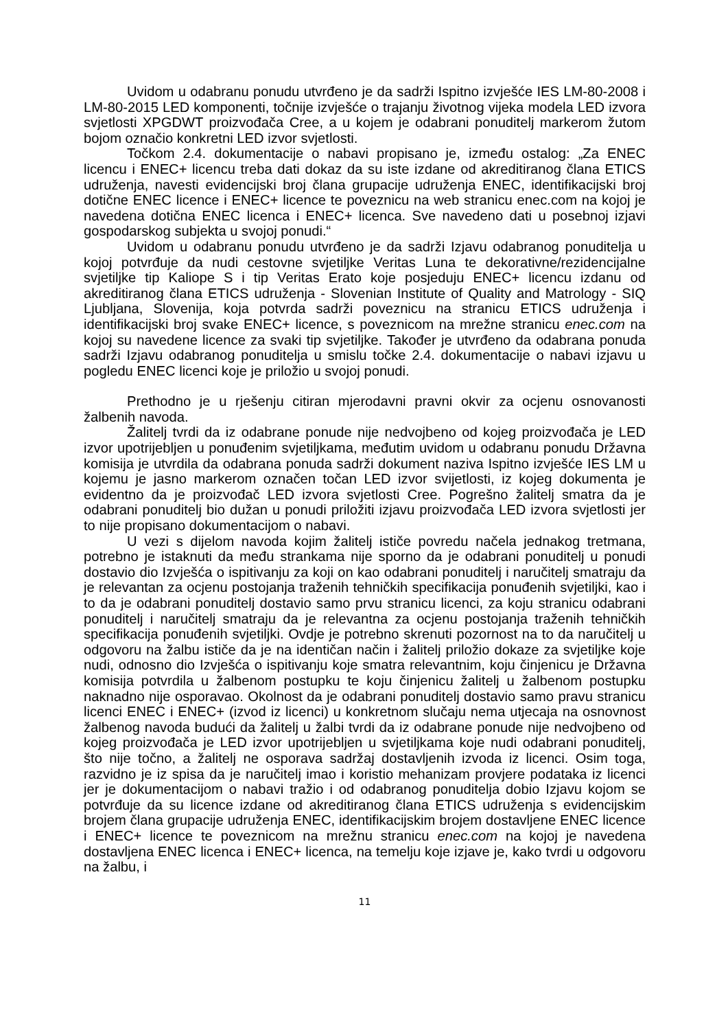Uvidom u odabranu ponudu utvrđeno je da sadrži Ispitno izvješće IES LM-80-2008 i LM-80-2015 LED komponenti, točnije izvješće o trajanju životnog vijeka modela LED izvora svjetlosti XPGDWT proizvođača Cree, a u kojem je odabrani ponuditelj markerom žutom bojom označio konkretni LED izvor svjetlosti.
Točkom 2.4. dokumentacije o nabavi propisano je, između ostalog: „Za ENEC licencu i ENEC+ licencu treba dati dokaz da su iste izdane od akreditiranog člana ETICS udruženja, navesti evidencijski broj člana grupacije udruženja ENEC, identifikacijski broj dotične ENEC licence i ENEC+ licence te poveznicu na web stranicu enec.com na kojoj je navedena dotična ENEC licenca i ENEC+ licenca. Sve navedeno dati u posebnoj izjavi gospodarskog subjekta u svojoj ponudi.“
Uvidom u odabranu ponudu utvrđeno je da sadrži Izjavu odabranog ponuditelja u kojoj potvrđuje da nudi cestovne svjetiljke Veritas Luna te dekorativne/rezidencijalne svjetiljke tip Kaliope S i tip Veritas Erato koje posjeduju ENEC+ licencu izdanu od akreditiranog člana ETICS udruženja - Slovenian Institute of Quality and Matrology - SIQ Ljubljana, Slovenija, koja potvrda sadrži poveznicu na stranicu ETICS udruženja i identifikacijski broj svake ENEC+ licence, s poveznicom na mrežne stranicu enec.com na kojoj su navedene licence za svaki tip svjetiljke. Također je utvrđeno da odabrana ponuda sadrži Izjavu odabranog ponuditelja u smislu točke 2.4. dokumentacije o nabavi izjavu u pogledu ENEC licenci koje je priložio u svojoj ponudi.
Prethodno je u rješenju citiran mjerodavni pravni okvir za ocjenu osnovanosti žalbenih navoda.
Žalitelj tvrdi da iz odabrane ponude nije nedvojbeno od kojeg proizvođača je LED izvor upotrijebljen u ponuđenim svjetiljkama, međutim uvidom u odabranu ponudu Državna komisija je utvrdila da odabrana ponuda sadrži dokument naziva Ispitno izvješće IES LM u kojemu je jasno markerom označen točan LED izvor svijetlosti, iz kojeg dokumenta je evidentno da je proizvođač LED izvora svjetlosti Cree. Pogrešno žalitelj smatra da je odabrani ponuditelj bio dužan u ponudi priložiti izjavu proizvođača LED izvora svjetlosti jer to nije propisano dokumentacijom o nabavi.
U vezi s dijelom navoda kojim žalitelj ističe povredu načela jednakog tretmana, potrebno je istaknuti da među strankama nije sporno da je odabrani ponuditelj u ponudi dostavio dio Izvješća o ispitivanju za koji on kao odabrani ponuditelj i naručitelj smatraju da je relevantan za ocjenu postojanja traženih tehničkih specifikacija ponuđenih svjetiljki, kao i to da je odabrani ponuditelj dostavio samo prvu stranicu licenci, za koju stranicu odabrani ponuditelj i naručitelj smatraju da je relevantna za ocjenu postojanja traženih tehničkih specifikacija ponuđenih svjetiljki. Ovdje je potrebno skrenuti pozornost na to da naručitelj u odgovoru na žalbu ističe da je na identičan način i žalitelj priložio dokaze za svjetiljke koje nudi, odnosno dio Izvješća o ispitivanju koje smatra relevantnim, koju činjenicu je Državna komisija potvrdila u žalbenom postupku te koju činjenicu žalitelj u žalbenom postupku naknadno nije osporavao. Okolnost da je odabrani ponuditelj dostavio samo pravu stranicu licenci ENEC i ENEC+ (izvod iz licenci) u konkretnom slučaju nema utjecaja na osnovnost žalbenog navoda budući da žalitelj u žalbi tvrdi da iz odabrane ponude nije nedvojbeno od kojeg proizvođača je LED izvor upotrijebljen u svjetiljkama koje nudi odabrani ponuditelj, što nije točno, a žalitelj ne osporava sadržaj dostavljenih izvoda iz licenci. Osim toga, razvidno je iz spisa da je naručitelj imao i koristio mehanizam provjere podataka iz licenci jer je dokumentacijom o nabavi tražio i od odabranog ponuditelja dobio Izjavu kojom se potvrđuje da su licence izdane od akreditiranog člana ETICS udruženja s evidencijskim brojem člana grupacije udruženja ENEC, identifikacijskim brojem dostavljene ENEC licence i ENEC+ licence te poveznicom na mrežnu stranicu enec.com na kojoj je navedena dostavljena ENEC licenca i ENEC+ licenca, na temelju koje izjave je, kako tvrdi u odgovoru na žalbu, i
11